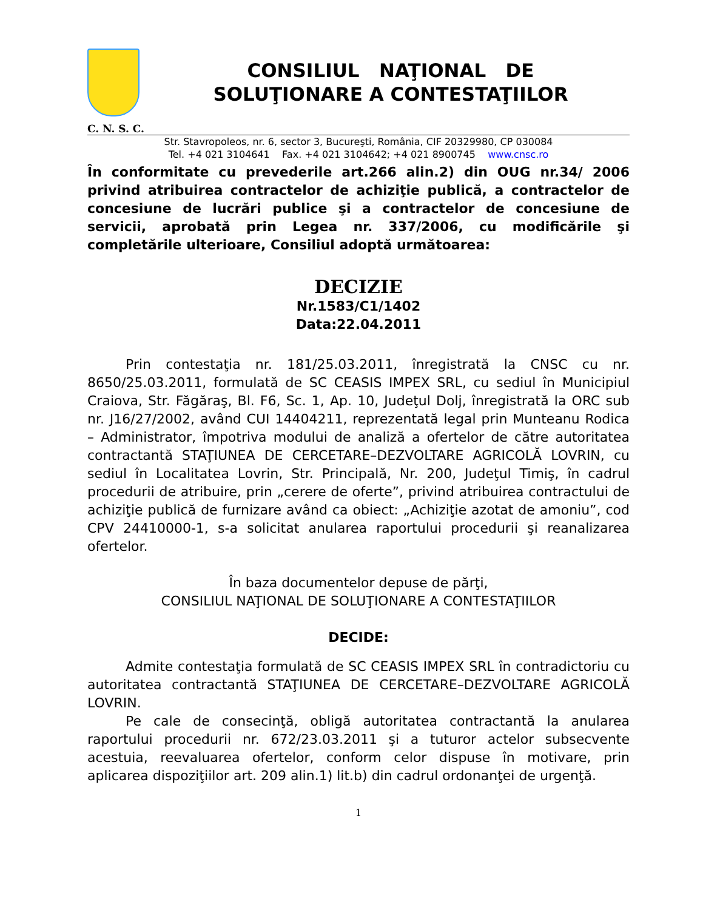CONSILIUL NAŢIONAL DE
SOLUŢIONARE A CONTESTAŢIILOR
C. N. S. C.
Str. Stavropoleos, nr. 6, sector 3, Bucureşti, România, CIF 20329980, CP 030084
Tel. +4 021 3104641 Fax. +4 021 3104642; +4 021 8900745 www.cnsc.ro
În conformitate cu prevederile art.266 alin.2) din OUG nr.34/ 2006 privind atribuirea contractelor de achiziţie publică, a contractelor de concesiune de lucrări publice şi a contractelor de concesiune de servicii, aprobată prin Legea nr. 337/2006, cu modificările şi completările ulterioare, Consiliul adoptă următoarea:
DECIZIE
Nr.1583/C1/1402
Data:22.04.2011
Prin contestaţia nr. 181/25.03.2011, înregistrată la CNSC cu nr. 8650/25.03.2011, formulată de SC CEASIS IMPEX SRL, cu sediul în Municipiul Craiova, Str. Făgăraş, Bl. F6, Sc. 1, Ap. 10, Judeţul Dolj, înregistrată la ORC sub nr. J16/27/2002, având CUI 14404211, reprezentată legal prin Munteanu Rodica – Administrator, împotriva modului de analiză a ofertelor de către autoritatea contractantă STAŢIUNEA DE CERCETARE–DEZVOLTARE AGRICOLĂ LOVRIN, cu sediul în Localitatea Lovrin, Str. Principală, Nr. 200, Judeţul Timiş, în cadrul procedurii de atribuire, prin „cerere de oferte”, privind atribuirea contractului de achiziţie publică de furnizare având ca obiect: „Achiziţie azotat de amoniu”, cod CPV 24410000-1, s-a solicitat anularea raportului procedurii şi reanalizarea ofertelor.
În baza documentelor depuse de părţi,
CONSILIUL NAŢIONAL DE SOLUŢIONARE A CONTESTAŢIILOR
DECIDE:
Admite contestaţia formulată de SC CEASIS IMPEX SRL în contradictoriu cu autoritatea contractantă STAŢIUNEA DE CERCETARE–DEZVOLTARE AGRICOLĂ LOVRIN.
Pe cale de consecinţă, obligă autoritatea contractantă la anularea raportului procedurii nr. 672/23.03.2011 şi a tuturor actelor subsecvente acestuia, reevaluarea ofertelor, conform celor dispuse în motivare, prin aplicarea dispoziţiilor art. 209 alin.1) lit.b) din cadrul ordonanţei de urgenţă.
1